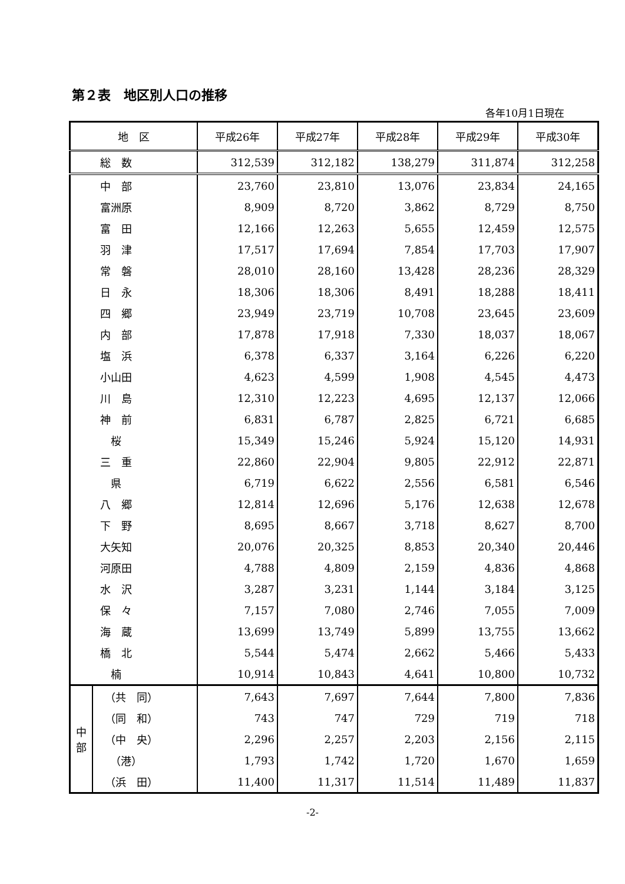第２表　地区別人口の推移
各年10月1日現在
| 地 区 | | 平成26年 | 平成27年 | 平成28年 | 平成29年 | 平成30年 |
| --- | --- | --- | --- | --- | --- | --- |
| 総 数 | | 312,539 | 312,182 | 138,279 | 311,874 | 312,258 |
| 中 部 | | 23,760 | 23,810 | 13,076 | 23,834 | 24,165 |
| 富洲原 | | 8,909 | 8,720 | 3,862 | 8,729 | 8,750 |
| 富 田 | | 12,166 | 12,263 | 5,655 | 12,459 | 12,575 |
| 羽 津 | | 17,517 | 17,694 | 7,854 | 17,703 | 17,907 |
| 常 磐 | | 28,010 | 28,160 | 13,428 | 28,236 | 28,329 |
| 日 永 | | 18,306 | 18,306 | 8,491 | 18,288 | 18,411 |
| 四 郷 | | 23,949 | 23,719 | 10,708 | 23,645 | 23,609 |
| 内 部 | | 17,878 | 17,918 | 7,330 | 18,037 | 18,067 |
| 塩 浜 | | 6,378 | 6,337 | 3,164 | 6,226 | 6,220 |
| 小山田 | | 4,623 | 4,599 | 1,908 | 4,545 | 4,473 |
| 川 島 | | 12,310 | 12,223 | 4,695 | 12,137 | 12,066 |
| 神 前 | | 6,831 | 6,787 | 2,825 | 6,721 | 6,685 |
| 桜 | | 15,349 | 15,246 | 5,924 | 15,120 | 14,931 |
| 三 重 | | 22,860 | 22,904 | 9,805 | 22,912 | 22,871 |
| 県 | | 6,719 | 6,622 | 2,556 | 6,581 | 6,546 |
| 八 郷 | | 12,814 | 12,696 | 5,176 | 12,638 | 12,678 |
| 下 野 | | 8,695 | 8,667 | 3,718 | 8,627 | 8,700 |
| 大矢知 | | 20,076 | 20,325 | 8,853 | 20,340 | 20,446 |
| 河原田 | | 4,788 | 4,809 | 2,159 | 4,836 | 4,868 |
| 水 沢 | | 3,287 | 3,231 | 1,144 | 3,184 | 3,125 |
| 保 々 | | 7,157 | 7,080 | 2,746 | 7,055 | 7,009 |
| 海 蔵 | | 13,699 | 13,749 | 5,899 | 13,755 | 13,662 |
| 橋 北 | | 5,544 | 5,474 | 2,662 | 5,466 | 5,433 |
| 楠 | | 10,914 | 10,843 | 4,641 | 10,800 | 10,732 |
| 中 部 | （共 同） | 7,643 | 7,697 | 7,644 | 7,800 | 7,836 |
| | （同 和） | 743 | 747 | 729 | 719 | 718 |
| | （中 央） | 2,296 | 2,257 | 2,203 | 2,156 | 2,115 |
| | （港） | 1,793 | 1,742 | 1,720 | 1,670 | 1,659 |
| | （浜 田） | 11,400 | 11,317 | 11,514 | 11,489 | 11,837 |
-2-